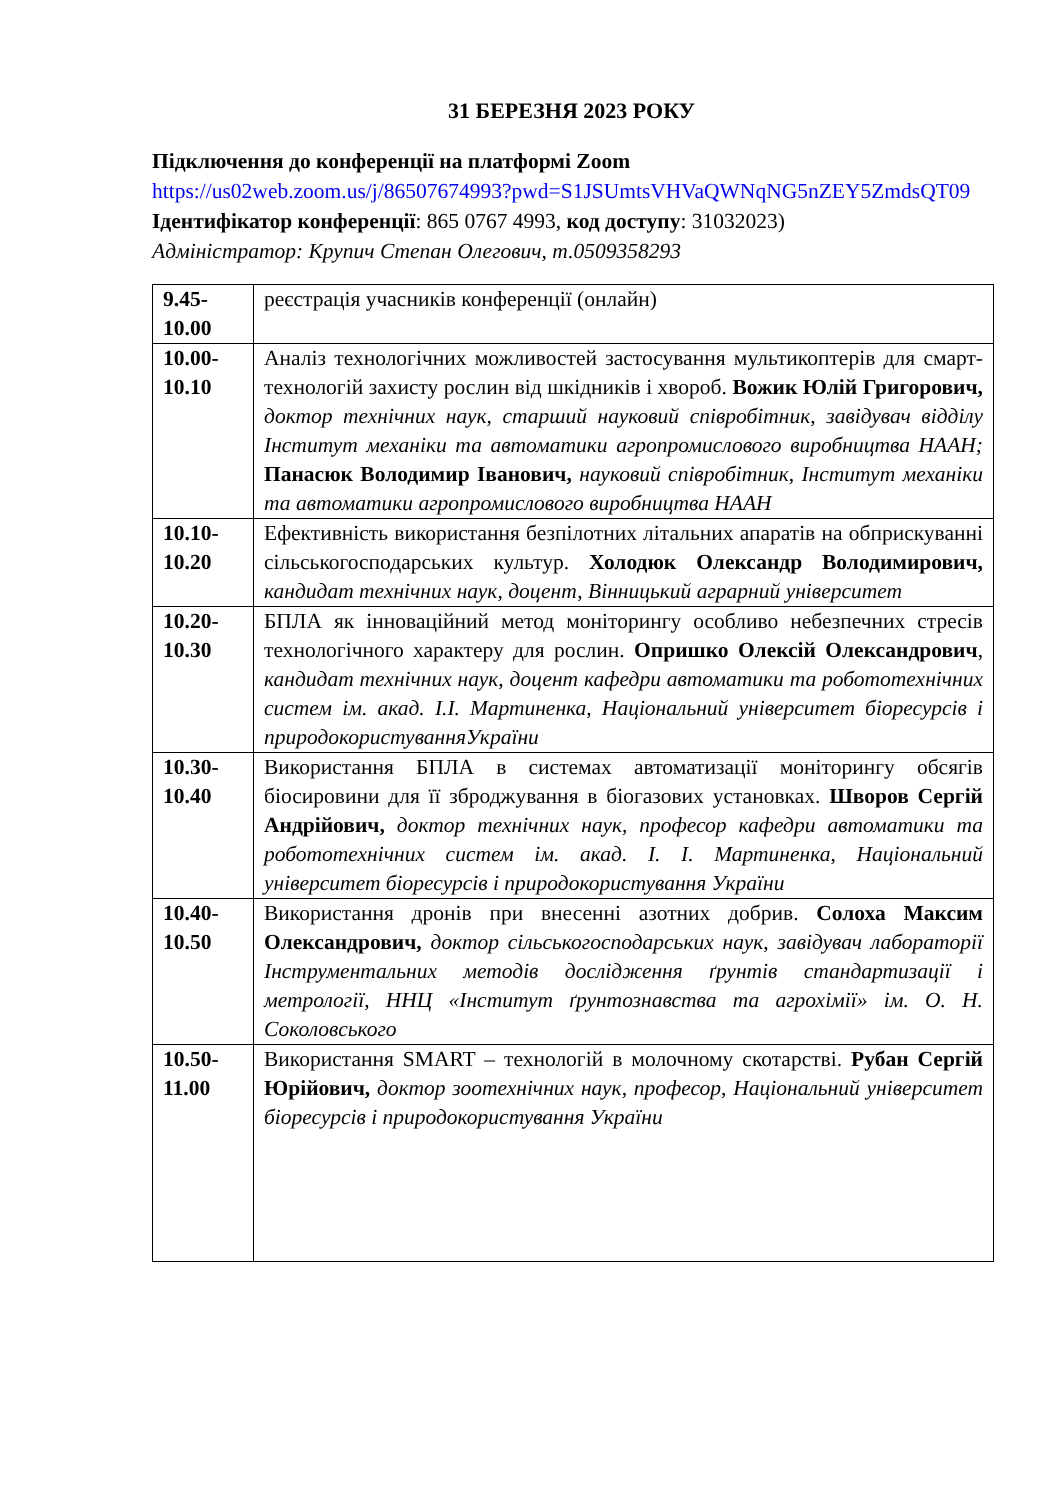31 БЕРЕЗНЯ 2023 РОКУ
Підключення до конференції на платформі Zoom
https://us02web.zoom.us/j/86507674993?pwd=S1JSUmtsVHVaQWNqNG5nZEY5ZmdsQT09
Ідентифікатор конференції: 865 0767 4993, код доступу: 31032023)
Адміністратор: Крупич Степан Олегович, т.0509358293
| 9.45- 10.00 | реєстрація учасників конференції (онлайн) |
| 10.00- 10.10 | Аналіз технологічних можливостей застосування мультикоптерів для смарт-технологій захисту рослин від шкідників і хвороб. Вожик Юлій Григорович, доктор технічних наук, старший науковий співробітник, завідувач відділу Інститут механіки та автоматики агропромислового виробництва НААН; Панасюк Володимир Іванович, науковий співробітник, Інститут механіки та автоматики агропромислового виробництва НААН |
| 10.10- 10.20 | Ефективність використання безпілотних літальних апаратів на обприскуванні сільськогосподарських культур. Холодюк Олександр Володимирович, кандидат технічних наук, доцент, Вінницький аграрний університет |
| 10.20- 10.30 | БПЛА як інноваційний метод моніторингу особливо небезпечних стресів технологічного характеру для рослин. Опришко Олексій Олександрович , кандидат технічних наук, доцент кафедри автоматики та робототехнічних систем ім. акад. І.І. Мартиненка, Національний університет біоресурсів і природокористуванняУкраїни |
| 10.30- 10.40 | Використання БПЛА в системах автоматизації моніторингу обсягів біосировини для її зброджування в біогазових установках. Шворов Сергій Андрійович, доктор технічних наук, професор кафедри автоматики та робототехнічних систем ім. акад. І. І. Мартиненка, Національний університет біоресурсів і природокористування України |
| 10.40- 10.50 | Використання дронів при внесенні азотних добрив. Солоха Максим Олександрович, доктор сільськогосподарських наук, завідувач лабораторії Інструментальних методів дослідження ґрунтів стандартизації і метрології, ННЦ «Інститут ґрунтознавства та агрохімії» ім. О. Н. Соколовського |
| 10.50- 11.00 | Використання SMART – технологій в молочному скотарстві. Рубан Сергій Юрійович, доктор зоотехнічних наук, професор, Національний університет біоресурсів і природокористування України |